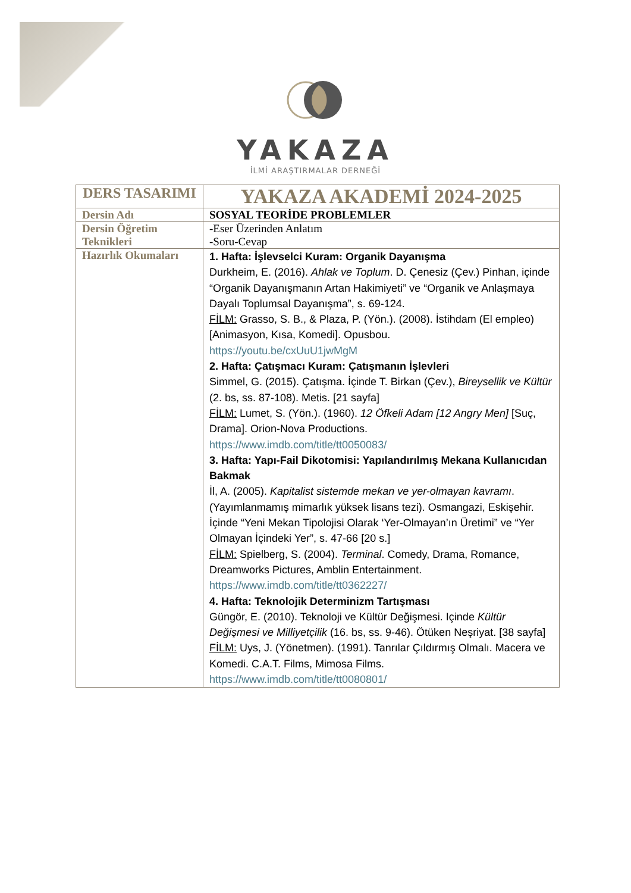YAKAZA
İLMİ ARAŞTIRMALAR DERNEĞİ
| DERS TASARIMI | YAKAZA AKADEMİ 2024-2025 |
| Dersin Adı | SOSYAL TEORİDE PROBLEMLER |
| Dersin Öğretim Teknikleri | -Eser Üzerinden Anlatım -Soru-Cevap |
| Hazırlık Okumaları | 1. Hafta: İşlevselci Kuram: Organik Dayanışma Durkheim, E. (2016). Ahlak ve Toplum . D. Çenesiz (Çev.) Pinhan, içinde “Organik Dayanışmanın Artan Hakimiyeti” ve “Organik ve Anlaşmaya Dayalı Toplumsal Dayanışma”, s. 69-124. FİLM: Grasso, S. B., & Plaza, P. (Yön.). (2008). İstihdam (El empleo) [Animasyon, Kısa, Komedi]. Opusbou. https://youtu.be/cxUuU1jwMgM 2. Hafta: Çatışmacı Kuram: Çatışmanın İşlevleri Simmel, G. (2015). Çatışma. İçinde T. Birkan (Çev.), Bireysellik ve Kültür (2. bs, ss. 87-108). Metis. [21 sayfa] FİLM: Lumet, S. (Yön.). (1960). 12 Öfkeli Adam [12 Angry Men] [Suç, Drama]. Orion-Nova Productions. https://www.imdb.com/title/tt0050083/ 3. Hafta: Yapı-Fail Dikotomisi: Yapılandırılmış Mekana Kullanıcıdan Bakmak İl, A. (2005). Kapitalist sistemde mekan ve yer-olmayan kavramı . (Yayımlanmamış mimarlık yüksek lisans tezi). Osmangazi, Eskişehir. İçinde “Yeni Mekan Tipolojisi Olarak ‘Yer-Olmayan’ın Üretimi” ve “Yer Olmayan İçindeki Yer”, s. 47-66 [20 s.] FİLM: Spielberg, S. (2004). Terminal . Comedy, Drama, Romance, Dreamworks Pictures, Amblin Entertainment. https://www.imdb.com/title/tt0362227/ 4. Hafta: Teknolojik Determinizm Tartışması Güngör, E. (2010). Teknoloji ve Kültür Değişmesi. Içinde Kültür Değişmesi ve Milliyetçilik (16. bs, ss. 9-46). Ötüken Neşriyat. [38 sayfa] FİLM: Uys, J. (Yönetmen). (1991). Tanrılar Çıldırmış Olmalı. Macera ve Komedi. C.A.T. Films, Mimosa Films. https://www.imdb.com/title/tt0080801/ |